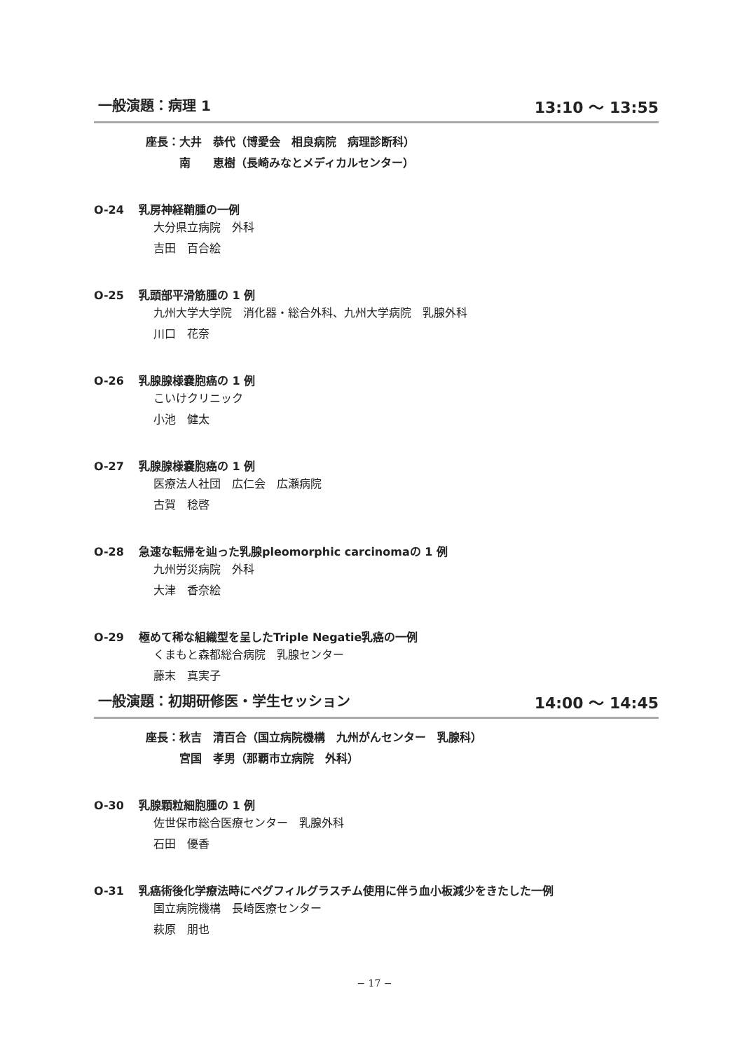一般演題：病理 1 13:10 〜 13:55
座長：大井　恭代（博愛会　相良病院　病理診断科）
　　　南　　恵樹（長崎みなとメディカルセンター）
O-24 乳房神経鞘腫の一例
大分県立病院　外科
吉田　百合絵
O-25 乳頭部平滑筋腫の 1 例
九州大学大学院　消化器・総合外科、九州大学病院　乳腺外科
川口　花奈
O-26 乳腺腺様嚢胞癌の 1 例
こいけクリニック
小池　健太
O-27 乳腺腺様嚢胞癌の 1 例
医療法人社団　広仁会　広瀬病院
古賀　稔啓
O-28 急速な転帰を辿った乳腺pleomorphic carcinomaの 1 例
九州労災病院　外科
大津　香奈絵
O-29 極めて稀な組織型を呈したTriple Negatie乳癌の一例
くまもと森都総合病院　乳腺センター
藤末　真実子
一般演題：初期研修医・学生セッション 14:00 〜 14:45
座長：秋吉　清百合（国立病院機構　九州がんセンター　乳腺科）
　　　宮国　孝男（那覇市立病院　外科）
O-30 乳腺顆粒細胞腫の 1 例
佐世保市総合医療センター　乳腺外科
石田　優香
O-31 乳癌術後化学療法時にペグフィルグラスチム使用に伴う血小板減少をきたした一例
国立病院機構　長崎医療センター
萩原　朋也
− 17 −